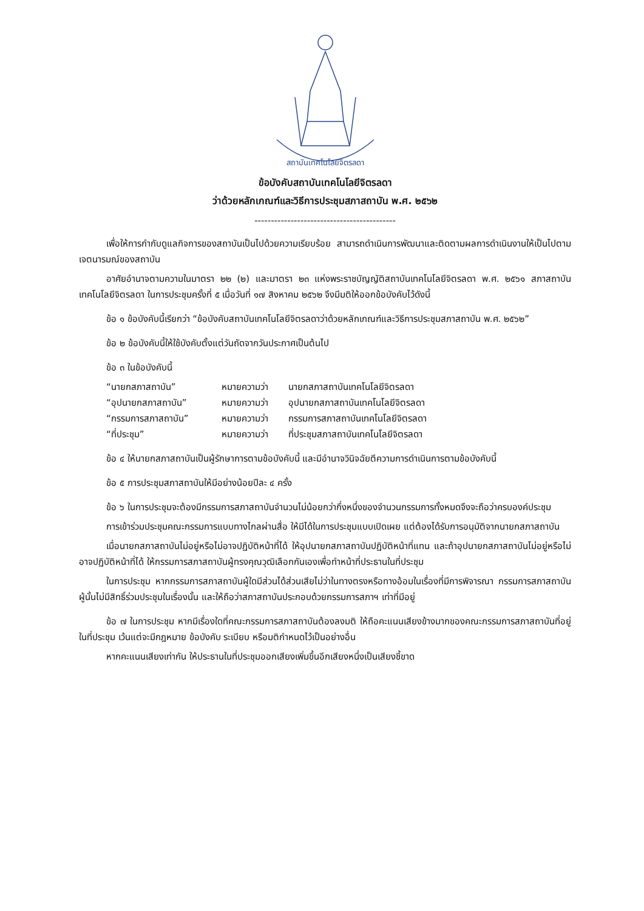สถาบันเทคโนโลยีจิตรลดา
ข้อบังคับสถาบันเทคโนโลยีจิตรลดา
ว่าด้วยหลักเกณฑ์และวิธีการประชุมสภาสถาบัน พ.ศ. ๒๕๖๒
-------------------------------------------
เพื่อให้การกำกับดูแลกิจการของสถาบันเป็นไปด้วยความเรียบร้อย สามารถดำเนินการพัฒนาและติดตามผลการดำเนินงานให้เป็นไปตามเจตนารมณ์ของสถาบัน
อาศัยอำนาจตามความในมาตรา ๒๒ (๒) และมาตรา ๒๓ แห่งพระราชบัญญัติสถาบันเทคโนโลยีจิตรลดา พ.ศ. ๒๕๖๑ สภาสถาบันเทคโนโลยีจิตรลดา ในการประชุมครั้งที่ ๕ เมื่อวันที่ ๑๗ สิงหาคม ๒๕๖๒ จึงมีมติให้ออกข้อบังคับไว้ดังนี้
ข้อ ๑ ข้อบังคับนี้เรียกว่า “ข้อบังคับสถาบันเทคโนโลยีจิตรลดาว่าด้วยหลักเกณฑ์และวิธีการประชุมสภาสถาบัน พ.ศ. ๒๕๖๒”
ข้อ ๒ ข้อบังคับนี้ให้ใช้บังคับตั้งแต่วันถัดจากวันประกาศเป็นต้นไป
ข้อ ๓ ในข้อบังคับนี้
“นายกสภาสถาบัน” หมายความว่า นายกสภาสถาบันเทคโนโลยีจิตรลดา
“อุปนายกสภาสถาบัน” หมายความว่า อุปนายกสภาสถาบันเทคโนโลยีจิตรลดา
“กรรมการสภาสถาบัน” หมายความว่า กรรมการสภาสถาบันเทคโนโลยีจิตรลดา
“ที่ประชุม” หมายความว่า ที่ประชุมสภาสถาบันเทคโนโลยีจิตรลดา
ข้อ ๔ ให้นายกสภาสถาบันเป็นผู้รักษาการตามข้อบังคับนี้ และมีอำนาจวินิจฉัยตีความการดำเนินการตามข้อบังคับนี้
ข้อ ๕ การประชุมสภาสถาบันให้มีอย่างน้อยปีละ ๔ ครั้ง
ข้อ ๖ ในการประชุมจะต้องมีกรรมการสภาสถาบันจำนวนไม่น้อยกว่ากึ่งหนึ่งของจำนวนกรรมการทั้งหมดจึงจะถือว่าครบองค์ประชุม
การเข้าร่วมประชุมคณะกรรมการแบบทางไกลผ่านสื่อ ให้มีได้ในการประชุมแบบเปิดเผย แต่ต้องได้รับการอนุมัติจากนายกสภาสถาบัน
เมื่อนายกสภาสถาบันไม่อยู่หรือไม่อาจปฏิบัติหน้าที่ได้ ให้อุปนายกสภาสถาบันปฏิบัติหน้าที่แทน และถ้าอุปนายกสภาสถาบันไม่อยู่หรือไม่อาจปฏิบัติหน้าที่ได้ ให้กรรมการสภาสถาบันผู้ทรงคุณวุฒิเลือกกันเองเพื่อทำหน้าที่ประธานในที่ประชุม
ในการประชุม หากกรรมการสภาสถาบันผู้ใดมีส่วนได้ส่วนเสียไม่ว่าในทางตรงหรือทางอ้อมในเรื่องที่มีการพิจารณา กรรมการสภาสถาบันผู้นั้นไม่มีสิทธิ์ร่วมประชุมในเรื่องนั้น และให้ถือว่าสภาสถาบันประกอบด้วยกรรมการสภาฯ เท่าที่มีอยู่
ข้อ ๗ ในการประชุม หากมีเรื่องใดที่คณะกรรมการสภาสถาบันต้องลงมติ ให้ถือคะแนนเสียงข้างมากของคณะกรรมการสภาสถาบันที่อยู่ในที่ประชุม เว้นแต่จะมีกฎหมาย ข้อบังคับ ระเบียบ หรือมติกำหนดไว้เป็นอย่างอื่น
หากคะแนนเสียงเท่ากัน ให้ประธานในที่ประชุมออกเสียงเพิ่มขึ้นอีกเสียงหนึ่งเป็นเสียงชี้ขาด